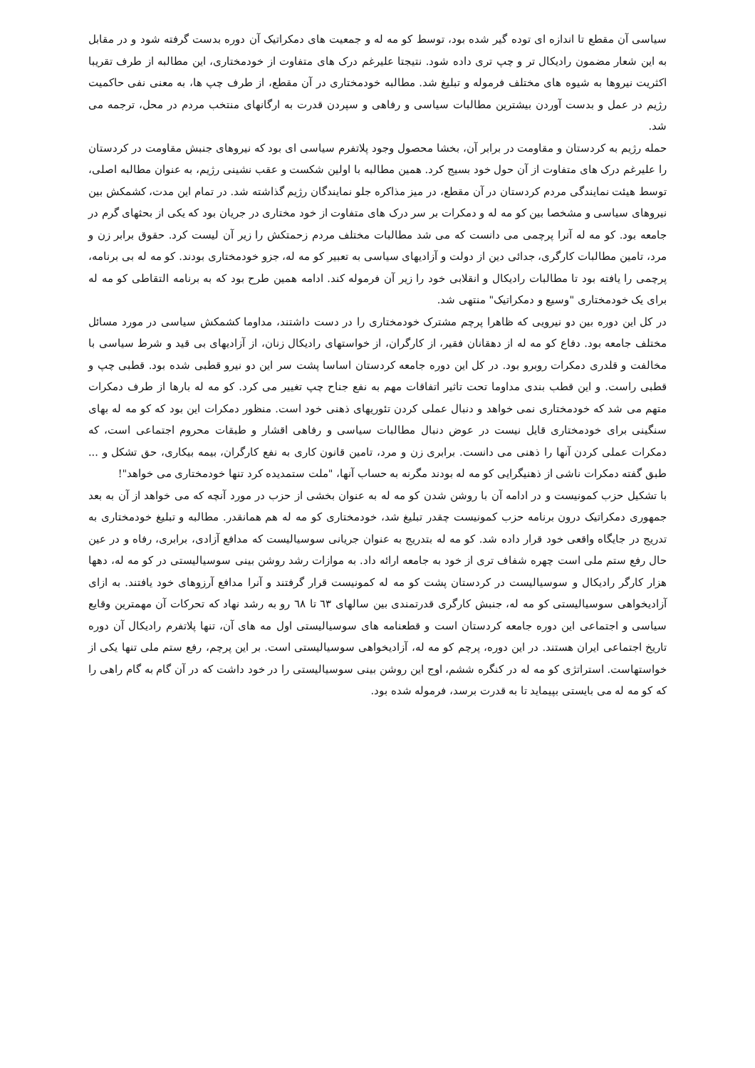سیاسی آن مقطع تا اندازه ای توده گیر شده بود، توسط کو مه له و جمعیت های دمکراتیک آن دوره بدست گرفته شود و در مقابل به این شعار مضمون رادیکال تر و چپ تری داده شود. نتیجتا علیرغم درک های متفاوت از خودمختاری، این مطالبه از طرف تقریبا اکثریت نیروها به شیوه های مختلف فرموله و تبلیغ شد. مطالبه خودمختاری در آن مقطع، از طرف چپ ها، به معنی نفی حاکمیت رژیم در عمل و بدست آوردن بیشترین مطالبات سیاسی و رفاهی و سپردن قدرت به ارگانهای منتخب مردم در محل، ترجمه می شد.
حمله رژیم به کردستان و مقاومت در برابر آن، بخشا محصول وجود پلاتفرم سیاسی ای بود که نیروهای جنبش مقاومت در کردستان را علیرغم درک های متفاوت از آن حول خود بسیج کرد. همین مطالبه با اولین شکست و عقب نشینی رژیم، به عنوان مطالبه اصلی، توسط هیئت نمایندگی مردم کردستان در آن مقطع، در میز مذاکره جلو نمایندگان رژیم گذاشته شد. در تمام این مدت، کشمکش بین نیروهای سیاسی و مشخصا بین کو مه له و دمکرات بر سر درک های متفاوت از خود مختاری در جریان بود که یکی از بحثهای گرم در جامعه بود. کو مه له آنرا پرچمی می دانست که می شد مطالبات مختلف مردم زحمتکش را زیر آن لیست کرد. حقوق برابر زن و مرد، تامین مطالبات کارگری، جدائی دین از دولت و آزادیهای سیاسی به تعبیر کو مه له، جزو خودمختاری بودند. کو مه له بی برنامه، پرچمی را یافته بود تا مطالبات رادیکال و انقلابی خود را زیر آن فرموله کند. ادامه همین طرح بود که به برنامه التقاطی کو مه له برای یک خودمختاری "وسیع و دمکراتیک" منتهی شد.
در کل این دوره بین دو نیرویی که ظاهرا پرچم مشترک خودمختاری را در دست داشتند، مداوما کشمکش سیاسی در مورد مسائل مختلف جامعه بود. دفاع کو مه له از دهقانان فقیر، از کارگران، از خواستهای رادیکال زنان، از آزادیهای بی قید و شرط سیاسی با مخالفت و قلدری دمکرات روبرو بود. در کل این دوره جامعه کردستان اساسا پشت سر این دو نیرو قطبی شده بود. قطبی چپ و قطبی راست. و این قطب بندی مداوما تحت تاثیر اتفاقات مهم به نفع جناح چپ تغییر می کرد. کو مه له بارها از طرف دمکرات متهم می شد که خودمختاری نمی خواهد و دنبال عملی کردن تئوریهای ذهنی خود است. منظور دمکرات این بود که کو مه له بهای سنگینی برای خودمختاری قایل نیست در عوض دنبال مطالبات سیاسی و رفاهی اقشار و طبقات محروم اجتماعی است، که دمکرات عملی کردن آنها را ذهنی می دانست. برابری زن و مرد، تامین قانون کاری به نفع کارگران، بیمه بیکاری، حق تشکل و ... طبق گفته دمکرات ناشی از ذهنیگرایی کو مه له بودند مگرنه به حساب آنها، "ملت ستمدیده کرد تنها خودمختاری می خواهد"!
با تشکیل حزب کمونیست و در ادامه آن با روشن شدن کو مه له به عنوان بخشی از حزب در مورد آنچه که می خواهد از آن به بعد جمهوری دمکراتیک درون برنامه حزب کمونیست چقدر تبلیغ شد، خودمختاری کو مه له هم همانقدر. مطالبه و تبلیغ خودمختاری به تدریج در جایگاه واقعی خود قرار داده شد. کو مه له بتدریج به عنوان جریانی سوسیالیست که مدافع آزادی، برابری، رفاه و در عین حال رفع ستم ملی است چهره شفاف تری از خود به جامعه ارائه داد. به موازات رشد روشن بینی سوسیالیستی در کو مه له، دهها هزار کارگر رادیکال و سوسیالیست در کردستان پشت کو مه له کمونیست قرار گرفتند و آنرا مدافع آرزوهای خود یافتند. به ازای آزادیخواهی سوسیالیستی کو مه له، جنبش کارگری قدرتمندی بین سالهای ٦٣ تا ٦٨ رو به رشد نهاد که تحرکات آن مهمترین وقایع سیاسی و اجتماعی این دوره جامعه کردستان است و قطعنامه های سوسیالیستی اول مه های آن، تنها پلاتفرم رادیکال آن دوره تاریخ اجتماعی ایران هستند. در این دوره، پرچم کو مه له، آزادیخواهی سوسیالیستی است. بر این پرچم، رفع ستم ملی تنها یکی از خواستهاست. استراتژی کو مه له در کنگره ششم، اوج این روشن بینی سوسیالیستی را در خود داشت که در آن گام به گام راهی را که کو مه له می بایستی بپیماید تا به قدرت برسد، فرموله شده بود.